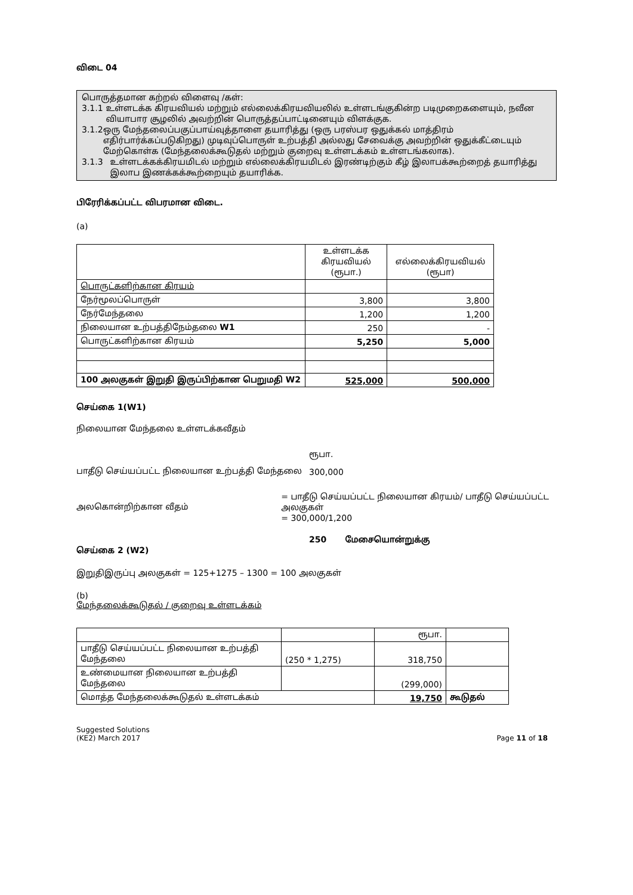விடை 04
பொருத்தமான கற்றல் விளைவு /கள்:
3.1.1 உள்ளடக்க கிரயவியல் மற்றும் எல்லைக்கிரயவியலில் உள்ளடங்குகின்ற படிமுறைகளையும், நவீன வியாபார சூழலில் அவற்றின் பொருத்தப்பாட்டினையும் விளக்குக.
3.1.2 ஒரு மேந்தலைப்பகுப்பாய்வுத்தாளை தயாரித்து (ஒரு பரஸ்பர ஒதுக்கல் மாத்திரம் எதிர்பார்க்கப்படுகிறது) முடிவுப்பொருள் உற்பத்தி அல்லது சேவைக்கு அவற்றின் ஒதுக்கீட்டையும் மேற்கொள்க (மேந்தலைக்கூடுதல் மற்றும் குறைவு உள்ளடக்கம் உள்ளடங்கலாக).
3.1.3 உள்ளடக்கக்கிரயமிடல் மற்றும் எல்லைக்கிரயமிடல் இரண்டிற்கும் கீழ் இலாபக்கூற்றைத் தயாரித்து இலாப இணக்கக்கூற்றையும் தயாரிக்க.
பிரேரிக்கப்பட்ட விபரமான விடை.
(a)
| | உள்ளடக்க கிரயவியல் (ரூபா.) | எல்லைக்கிரயவியல் (ரூபா) |
| பொருட்களிற்கான கிரயம் | | |
| நேர்மூலப்பொருள் | 3,800 | 3,800 |
| நேர்மேந்தலை | 1,200 | 1,200 |
| நிலையான உற்பத்திநேம்தலை W1 | 250 | - |
| பொருட்களிற்கான கிரயம் | 5,250 | 5,000 |
| 100 அலகுகள் இறுதி இருப்பிற்கான பெறுமதி W2 | 525,000 | 500,000 |
செய்கை 1(W1)
நிலையான மேந்தலை உள்ளடக்கவீதம்
ரூபா.
பாதீடு செய்யப்பட்ட நிலையான உற்பத்தி மேந்தலை 300,000
அலகொன்றிற்கான வீதம் = பாதீடு செய்யப்பட்ட நிலையான கிரயம்/ பாதீடு செய்யப்பட்ட அலகுகள்
= 300,000/1,200
250 மேசையொன்றுக்கு
செய்கை 2 (W2)
இறுதிஇருப்பு அலகுகள் = 125+1275 – 1300 = 100 அலகுகள்
(b)
மேந்தலைக்கூடுதல் / குறைவு உள்ளடக்கம்
| | | ரூபா. | |
| பாதீடு செய்யப்பட்ட நிலையான உற்பத்தி மேந்தலை | (250 * 1,275) | 318,750 | |
| உண்மையான நிலையான உற்பத்தி மேந்தலை | | (299,000) | |
| மொத்த மேந்தலைக்கூடுதல் உள்ளடக்கம் | | 19,750 | கூடுதல் |
Suggested Solutions
(KE2) March 2017 Page 11 of 18